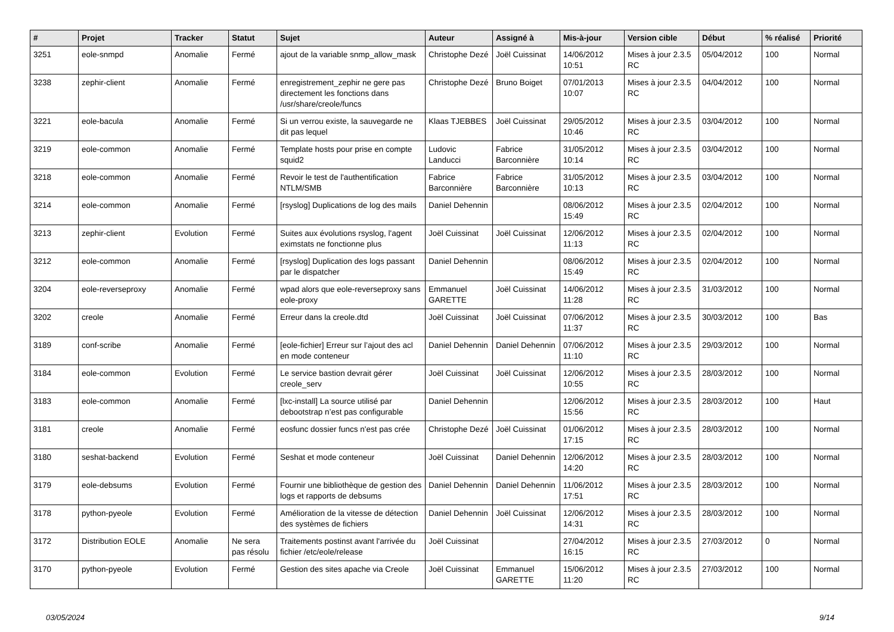| # | Projet | Tracker | Statut | Sujet | Auteur | Assigné à | Mis-à-jour | Version cible | Début | % réalisé | Priorité |
| --- | --- | --- | --- | --- | --- | --- | --- | --- | --- | --- | --- |
| 3251 | eole-snmpd | Anomalie | Fermé | ajout de la variable snmp_allow_mask | Christophe Dezé | Joël Cuissinat | 14/06/2012 10:51 | Mises à jour 2.3.5 RC | 05/04/2012 | 100 | Normal |
| 3238 | zephir-client | Anomalie | Fermé | enregistrement_zephir ne gere pas directement les fonctions dans /usr/share/creole/funcs | Christophe Dezé | Bruno Boiget | 07/01/2013 10:07 | Mises à jour 2.3.5 RC | 04/04/2012 | 100 | Normal |
| 3221 | eole-bacula | Anomalie | Fermé | Si un verrou existe, la sauvegarde ne dit pas lequel | Klaas TJEBBES | Joël Cuissinat | 29/05/2012 10:46 | Mises à jour 2.3.5 RC | 03/04/2012 | 100 | Normal |
| 3219 | eole-common | Anomalie | Fermé | Template hosts pour prise en compte squid2 | Ludovic Landucci | Fabrice Barconnière | 31/05/2012 10:14 | Mises à jour 2.3.5 RC | 03/04/2012 | 100 | Normal |
| 3218 | eole-common | Anomalie | Fermé | Revoir le test de l'authentification NTLM/SMB | Fabrice Barconnière | Fabrice Barconnière | 31/05/2012 10:13 | Mises à jour 2.3.5 RC | 03/04/2012 | 100 | Normal |
| 3214 | eole-common | Anomalie | Fermé | [rsyslog] Duplications de log des mails | Daniel Dehennin | | 08/06/2012 15:49 | Mises à jour 2.3.5 RC | 02/04/2012 | 100 | Normal |
| 3213 | zephir-client | Evolution | Fermé | Suites aux évolutions rsyslog, l'agent eximstats ne fonctionne plus | Joël Cuissinat | Joël Cuissinat | 12/06/2012 11:13 | Mises à jour 2.3.5 RC | 02/04/2012 | 100 | Normal |
| 3212 | eole-common | Anomalie | Fermé | [rsyslog] Duplication des logs passant par le dispatcher | Daniel Dehennin | | 08/06/2012 15:49 | Mises à jour 2.3.5 RC | 02/04/2012 | 100 | Normal |
| 3204 | eole-reverseproxy | Anomalie | Fermé | wpad alors que eole-reverseproxy sans eole-proxy | Emmanuel GARETTE | Joël Cuissinat | 14/06/2012 11:28 | Mises à jour 2.3.5 RC | 31/03/2012 | 100 | Normal |
| 3202 | creole | Anomalie | Fermé | Erreur dans la creole.dtd | Joël Cuissinat | Joël Cuissinat | 07/06/2012 11:37 | Mises à jour 2.3.5 RC | 30/03/2012 | 100 | Bas |
| 3189 | conf-scribe | Anomalie | Fermé | [eole-fichier] Erreur sur l’ajout des acl en mode conteneur | Daniel Dehennin | Daniel Dehennin | 07/06/2012 11:10 | Mises à jour 2.3.5 RC | 29/03/2012 | 100 | Normal |
| 3184 | eole-common | Evolution | Fermé | Le service bastion devrait gérer creole_serv | Joël Cuissinat | Joël Cuissinat | 12/06/2012 10:55 | Mises à jour 2.3.5 RC | 28/03/2012 | 100 | Normal |
| 3183 | eole-common | Anomalie | Fermé | [lxc-install] La source utilisé par debootstrap n’est pas configurable | Daniel Dehennin | | 12/06/2012 15:56 | Mises à jour 2.3.5 RC | 28/03/2012 | 100 | Haut |
| 3181 | creole | Anomalie | Fermé | eosfunc dossier funcs n'est pas crée | Christophe Dezé | Joël Cuissinat | 01/06/2012 17:15 | Mises à jour 2.3.5 RC | 28/03/2012 | 100 | Normal |
| 3180 | seshat-backend | Evolution | Fermé | Seshat et mode conteneur | Joël Cuissinat | Daniel Dehennin | 12/06/2012 14:20 | Mises à jour 2.3.5 RC | 28/03/2012 | 100 | Normal |
| 3179 | eole-debsums | Evolution | Fermé | Fournir une bibliothèque de gestion des logs et rapports de debsums | Daniel Dehennin | Daniel Dehennin | 11/06/2012 17:51 | Mises à jour 2.3.5 RC | 28/03/2012 | 100 | Normal |
| 3178 | python-pyeole | Evolution | Fermé | Amélioration de la vitesse de détection des systèmes de fichiers | Daniel Dehennin | Joël Cuissinat | 12/06/2012 14:31 | Mises à jour 2.3.5 RC | 28/03/2012 | 100 | Normal |
| 3172 | Distribution EOLE | Anomalie | Ne sera pas résolu | Traitements postinst avant l'arrivée du fichier /etc/eole/release | Joël Cuissinat | | 27/04/2012 16:15 | Mises à jour 2.3.5 RC | 27/03/2012 | 0 | Normal |
| 3170 | python-pyeole | Evolution | Fermé | Gestion des sites apache via Creole | Joël Cuissinat | Emmanuel GARETTE | 15/06/2012 11:20 | Mises à jour 2.3.5 RC | 27/03/2012 | 100 | Normal |
03/05/2024 9/14